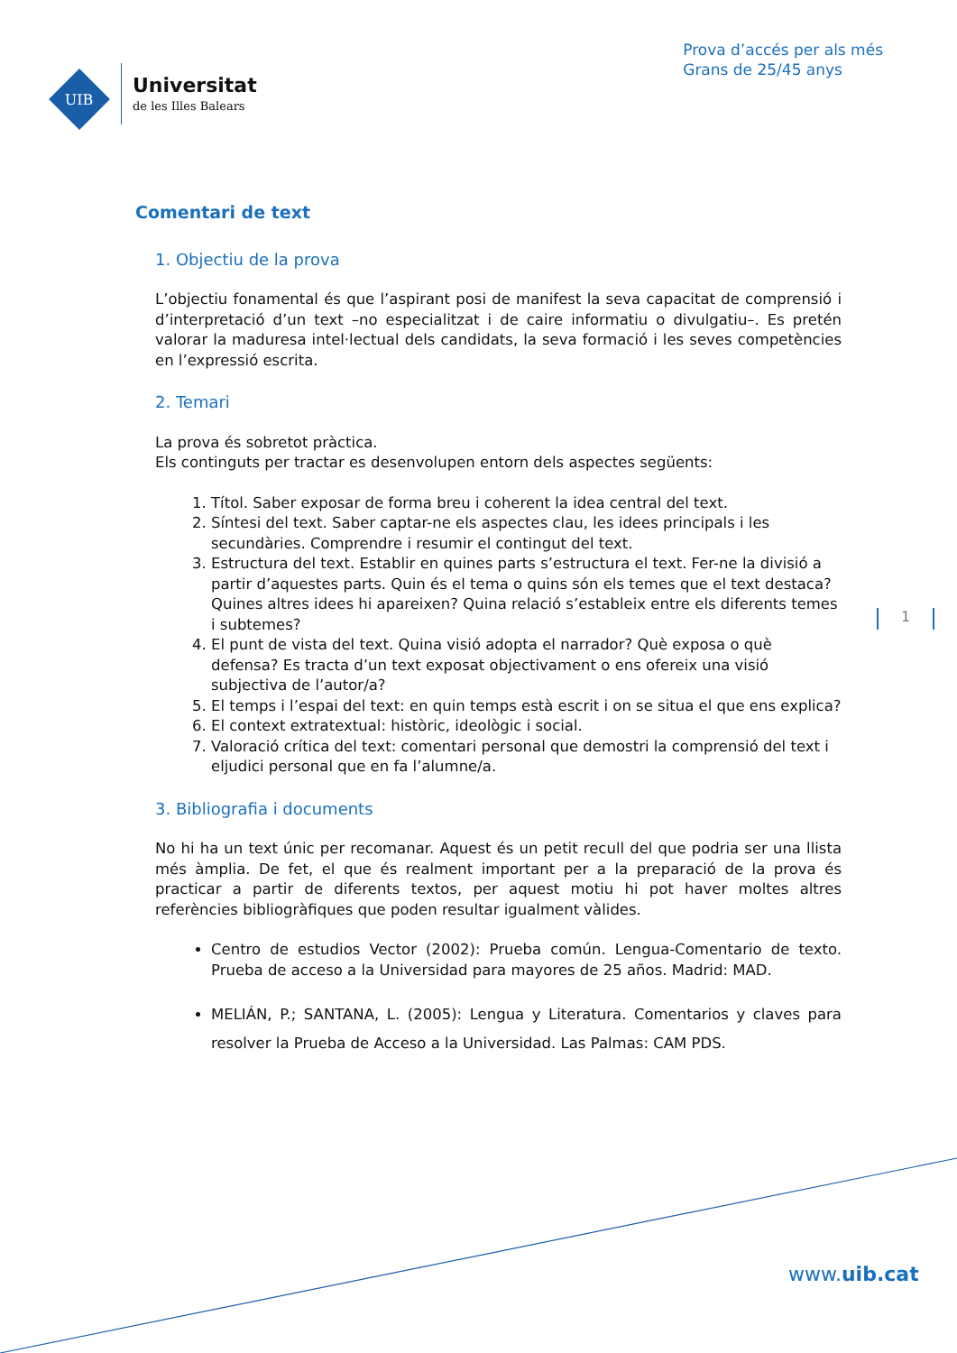UIB
Universitat
de les Illes Balears
Prova d’accés per als més
Grans de 25/45 anys
Comentari de text
1. Objectiu de la prova
L’objectiu fonamental és que l’aspirant posi de manifest la seva capacitat de comprensió i d’interpretació d’un text –no especialitzat i de caire informatiu o divulgatiu–. Es pretén valorar la maduresa intel·lectual dels candidats, la seva formació i les seves competències en l’expressió escrita.
2. Temari
La prova és sobretot pràctica.
Els continguts per tractar es desenvolupen entorn dels aspectes següents:
1. Títol. Saber exposar de forma breu i coherent la idea central del text.
2. Síntesi del text. Saber captar-ne els aspectes clau, les idees principals i les secundàries. Comprendre i resumir el contingut del text.
3. Estructura del text. Establir en quines parts s’estructura el text. Fer-ne la divisió a partir d’aquestes parts. Quin és el tema o quins són els temes que el text destaca? Quines altres idees hi apareixen? Quina relació s’estableix entre els diferents temes i subtemes?
4. El punt de vista del text. Quina visió adopta el narrador? Què exposa o què defensa? Es tracta d’un text exposat objectivament o ens ofereix una visió subjectiva de l’autor/a?
5. El temps i l’espai del text: en quin temps està escrit i on se situa el que ens explica?
6. El context extratextual: històric, ideològic i social.
7. Valoració crítica del text: comentari personal que demostri la comprensió del text i eljudici personal que en fa l’alumne/a.
3. Bibliografia i documents
No hi ha un text únic per recomanar. Aquest és un petit recull del que podria ser una llista més àmplia. De fet, el que és realment important per a la preparació de la prova és practicar a partir de diferents textos, per aquest motiu hi pot haver moltes altres referències bibliogràfiques que poden resultar igualment vàlides.
Centro de estudios Vector (2002): Prueba común. Lengua-Comentario de texto. Prueba de acceso a la Universidad para mayores de 25 años. Madrid: MAD.
MELIÁN, P.; SANTANA, L. (2005): Lengua y Literatura. Comentarios y claves para resolver la Prueba de Acceso a la Universidad. Las Palmas: CAM PDS.
1
www.uib.cat